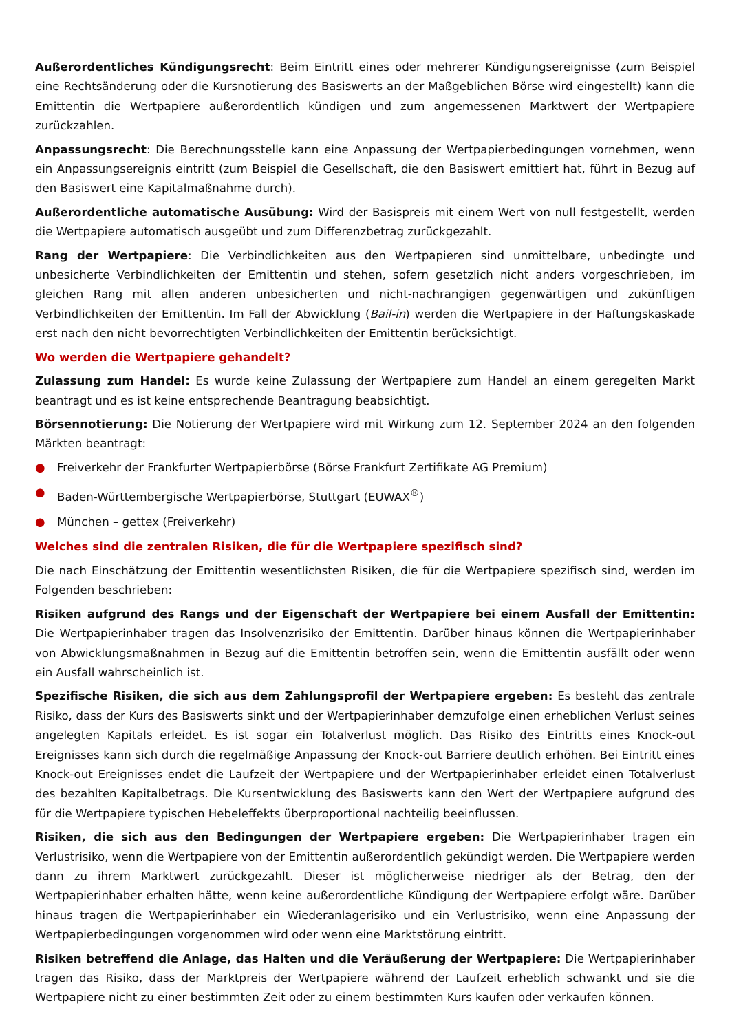Außerordentliches Kündigungsrecht: Beim Eintritt eines oder mehrerer Kündigungsereignisse (zum Beispiel eine Rechtsänderung oder die Kursnotierung des Basiswerts an der Maßgeblichen Börse wird eingestellt) kann die Emittentin die Wertpapiere außerordentlich kündigen und zum angemessenen Marktwert der Wertpapiere zurückzahlen.
Anpassungsrecht: Die Berechnungsstelle kann eine Anpassung der Wertpapierbedingungen vornehmen, wenn ein Anpassungsereignis eintritt (zum Beispiel die Gesellschaft, die den Basiswert emittiert hat, führt in Bezug auf den Basiswert eine Kapitalmaßnahme durch).
Außerordentliche automatische Ausübung: Wird der Basispreis mit einem Wert von null festgestellt, werden die Wertpapiere automatisch ausgeübt und zum Differenzbetrag zurückgezahlt.
Rang der Wertpapiere: Die Verbindlichkeiten aus den Wertpapieren sind unmittelbare, unbedingte und unbesicherte Verbindlichkeiten der Emittentin und stehen, sofern gesetzlich nicht anders vorgeschrieben, im gleichen Rang mit allen anderen unbesicherten und nicht-nachrangigen gegenwärtigen und zukünftigen Verbindlichkeiten der Emittentin. Im Fall der Abwicklung (Bail-in) werden die Wertpapiere in der Haftungskaskade erst nach den nicht bevorrechtigten Verbindlichkeiten der Emittentin berücksichtigt.
Wo werden die Wertpapiere gehandelt?
Zulassung zum Handel: Es wurde keine Zulassung der Wertpapiere zum Handel an einem geregelten Markt beantragt und es ist keine entsprechende Beantragung beabsichtigt.
Börsennotierung: Die Notierung der Wertpapiere wird mit Wirkung zum 12. September 2024 an den folgenden Märkten beantragt:
● Freiverkehr der Frankfurter Wertpapierbörse (Börse Frankfurt Zertifikate AG Premium)
● Baden-Württembergische Wertpapierbörse, Stuttgart (EUWAX<sup>®</sup>)
● München – gettex (Freiverkehr)
Welches sind die zentralen Risiken, die für die Wertpapiere spezifisch sind?
Die nach Einschätzung der Emittentin wesentlichsten Risiken, die für die Wertpapiere spezifisch sind, werden im Folgenden beschrieben:
Risiken aufgrund des Rangs und der Eigenschaft der Wertpapiere bei einem Ausfall der Emittentin: Die Wertpapierinhaber tragen das Insolvenzrisiko der Emittentin. Darüber hinaus können die Wertpapierinhaber von Abwicklungsmaßnahmen in Bezug auf die Emittentin betroffen sein, wenn die Emittentin ausfällt oder wenn ein Ausfall wahrscheinlich ist.
Spezifische Risiken, die sich aus dem Zahlungsprofil der Wertpapiere ergeben: Es besteht das zentrale Risiko, dass der Kurs des Basiswerts sinkt und der Wertpapierinhaber demzufolge einen erheblichen Verlust seines angelegten Kapitals erleidet. Es ist sogar ein Totalverlust möglich. Das Risiko des Eintritts eines Knock-out Ereignisses kann sich durch die regelmäßige Anpassung der Knock-out Barriere deutlich erhöhen. Bei Eintritt eines Knock-out Ereignisses endet die Laufzeit der Wertpapiere und der Wertpapierinhaber erleidet einen Totalverlust des bezahlten Kapitalbetrags. Die Kursentwicklung des Basiswerts kann den Wert der Wertpapiere aufgrund des für die Wertpapiere typischen Hebeleffekts überproportional nachteilig beeinflussen.
Risiken, die sich aus den Bedingungen der Wertpapiere ergeben: Die Wertpapierinhaber tragen ein Verlustrisiko, wenn die Wertpapiere von der Emittentin außerordentlich gekündigt werden. Die Wertpapiere werden dann zu ihrem Marktwert zurückgezahlt. Dieser ist möglicherweise niedriger als der Betrag, den der Wertpapierinhaber erhalten hätte, wenn keine außerordentliche Kündigung der Wertpapiere erfolgt wäre. Darüber hinaus tragen die Wertpapierinhaber ein Wiederanlagerisiko und ein Verlustrisiko, wenn eine Anpassung der Wertpapierbedingungen vorgenommen wird oder wenn eine Marktstörung eintritt.
Risiken betreffend die Anlage, das Halten und die Veräußerung der Wertpapiere: Die Wertpapierinhaber tragen das Risiko, dass der Marktpreis der Wertpapiere während der Laufzeit erheblich schwankt und sie die Wertpapiere nicht zu einer bestimmten Zeit oder zu einem bestimmten Kurs kaufen oder verkaufen können.